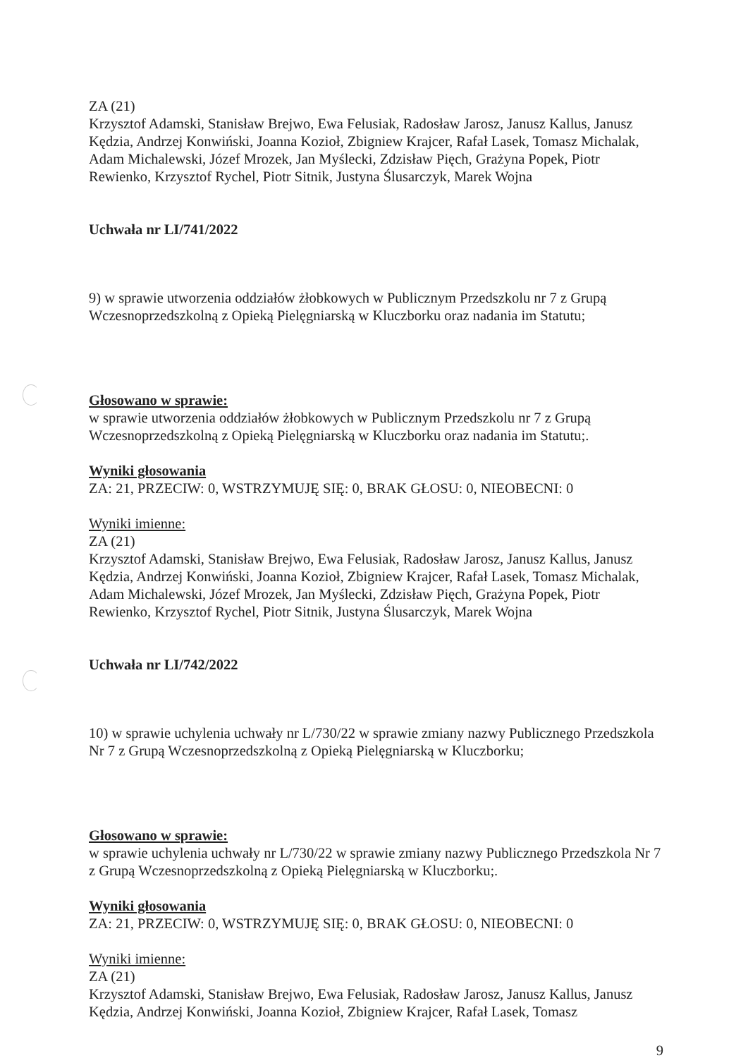ZA (21)
Krzysztof Adamski, Stanisław Brejwo, Ewa Felusiak, Radosław Jarosz, Janusz Kallus, Janusz Kędzia, Andrzej Konwiński, Joanna Kozioł, Zbigniew Krajcer, Rafał Lasek, Tomasz Michalak, Adam Michalewski, Józef Mrozek, Jan Myślecki, Zdzisław Pięch, Grażyna Popek, Piotr Rewienko, Krzysztof Rychel, Piotr Sitnik, Justyna Ślusarczyk, Marek Wojna
Uchwała nr LI/741/2022
9) w sprawie utworzenia oddziałów żłobkowych w Publicznym Przedszkolu nr 7 z Grupą Wczesnoprzedszkolną z Opieką Pielęgniarską w Kluczborku oraz nadania im Statutu;
Głosowano w sprawie:
w sprawie utworzenia oddziałów żłobkowych w Publicznym Przedszkolu nr 7 z Grupą Wczesnoprzedszkolną z Opieką Pielęgniarską w Kluczborku oraz nadania im Statutu;.
Wyniki głosowania
ZA: 21, PRZECIW: 0, WSTRZYMUJĘ SIĘ: 0, BRAK GŁOSU: 0, NIEOBECNI: 0
Wyniki imienne:
ZA (21)
Krzysztof Adamski, Stanisław Brejwo, Ewa Felusiak, Radosław Jarosz, Janusz Kallus, Janusz Kędzia, Andrzej Konwiński, Joanna Kozioł, Zbigniew Krajcer, Rafał Lasek, Tomasz Michalak, Adam Michalewski, Józef Mrozek, Jan Myślecki, Zdzisław Pięch, Grażyna Popek, Piotr Rewienko, Krzysztof Rychel, Piotr Sitnik, Justyna Ślusarczyk, Marek Wojna
Uchwała nr LI/742/2022
10) w sprawie uchylenia uchwały nr L/730/22 w sprawie zmiany nazwy Publicznego Przedszkola Nr 7 z Grupą Wczesnoprzedszkolną z Opieką Pielęgniarską w Kluczborku;
Głosowano w sprawie:
w sprawie uchylenia uchwały nr L/730/22 w sprawie zmiany nazwy Publicznego Przedszkola Nr 7 z Grupą Wczesnoprzedszkolną z Opieką Pielęgniarską w Kluczborku;.
Wyniki głosowania
ZA: 21, PRZECIW: 0, WSTRZYMUJĘ SIĘ: 0, BRAK GŁOSU: 0, NIEOBECNI: 0
Wyniki imienne:
ZA (21)
Krzysztof Adamski, Stanisław Brejwo, Ewa Felusiak, Radosław Jarosz, Janusz Kallus, Janusz Kędzia, Andrzej Konwiński, Joanna Kozioł, Zbigniew Krajcer, Rafał Lasek, Tomasz
9